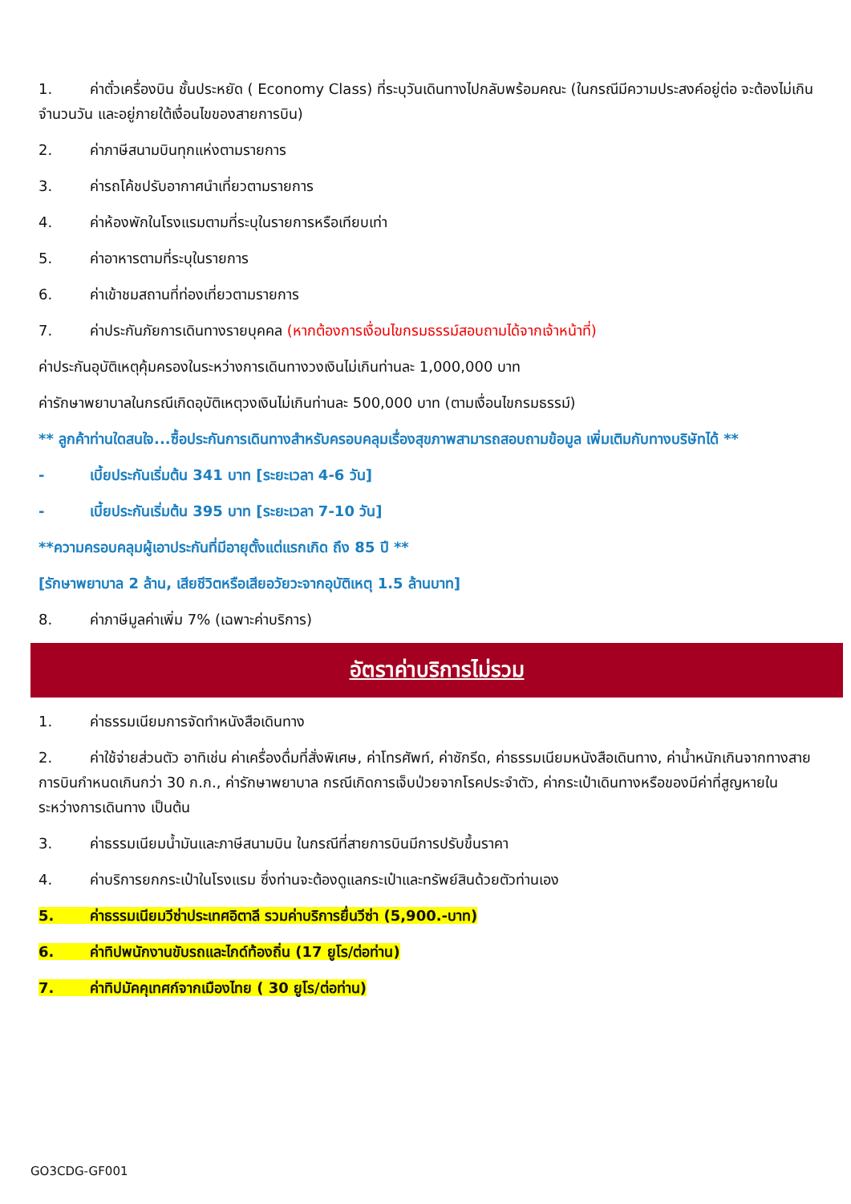1. ค่าตั๋วเครื่องบิน ชั้นประหยัด ( Economy Class) ที่ระบุวันเดินทางไปกลับพร้อมคณะ (ในกรณีมีความประสงค์อยู่ต่อ จะต้องไม่เกินจำนวนวัน และอยู่ภายใต้เงื่อนไขของสายการบิน)
2. ค่าภาษีสนามบินทุกแห่งตามรายการ
3. ค่ารถโค้ชปรับอากาศนำเที่ยวตามรายการ
4. ค่าห้องพักในโรงแรมตามที่ระบุในรายการหรือเทียบเท่า
5. ค่าอาหารตามที่ระบุในรายการ
6. ค่าเข้าชมสถานที่ท่องเที่ยวตามรายการ
7. ค่าประกันภัยการเดินทางรายบุคคล (หากต้องการเงื่อนไขกรมธรรม์สอบถามได้จากเจ้าหน้าที่)
ค่าประกันอุบัติเหตุคุ้มครองในระหว่างการเดินทางวงเงินไม่เกินท่านละ 1,000,000 บาท
ค่ารักษาพยาบาลในกรณีเกิดอุบัติเหตุวงเงินไม่เกินท่านละ 500,000 บาท (ตามเงื่อนไขกรมธรรม์)
** ลูกค้าท่านใดสนใจ...ซื้อประกันการเดินทางสำหรับครอบคลุมเรื่องสุขภาพสามารถสอบถามข้อมูล เพิ่มเติมกับทางบริษัทได้ **
- เบี้ยประกันเริ่มต้น 341 บาท [ระยะเวลา 4-6 วัน]
- เบี้ยประกันเริ่มต้น 395 บาท [ระยะเวลา 7-10 วัน]
**ความครอบคลุมผู้เอาประกันที่มีอายุตั้งแต่แรกเกิด ถึง 85 ปี **
[รักษาพยาบาล 2 ล้าน, เสียชีวิตหรือเสียอวัยวะจากอุบัติเหตุ 1.5 ล้านบาท]
8. ค่าภาษีมูลค่าเพิ่ม 7% (เฉพาะค่าบริการ)
อัตราค่าบริการไม่รวม
1. ค่าธรรมเนียมการจัดทำหนังสือเดินทาง
2. ค่าใช้จ่ายส่วนตัว อาทิเช่น ค่าเครื่องดื่มที่สั่งพิเศษ, ค่าโทรศัพท์, ค่าซักรีด, ค่าธรรมเนียมหนังสือเดินทาง, ค่าน้ำหนักเกินจากทางสายการบินกำหนดเกินกว่า 30 ก.ก., ค่ารักษาพยาบาล กรณีเกิดการเจ็บป่วยจากโรคประจำตัว, ค่ากระเป๋าเดินทางหรือของมีค่าที่สูญหายในระหว่างการเดินทาง เป็นต้น
3. ค่าธรรมเนียมน้ำมันและภาษีสนามบิน ในกรณีที่สายการบินมีการปรับขึ้นราคา
4. ค่าบริการยกกระเป๋าในโรงแรม ซึ่งท่านจะต้องดูแลกระเป๋าและทรัพย์สินด้วยตัวท่านเอง
5. ค่าธรรมเนียมวีซ่าประเทศอิตาลี รวมค่าบริการยื่นวีซ่า (5,900.-บาท)
6. ค่าทิปพนักงานขับรถและไกด์ท้องถิ่น (17 ยูโร/ต่อท่าน)
7. ค่าทิปมัคคุเทศก์จากเมืองไทย ( 30 ยูโร/ต่อท่าน)
GO3CDG-GF001